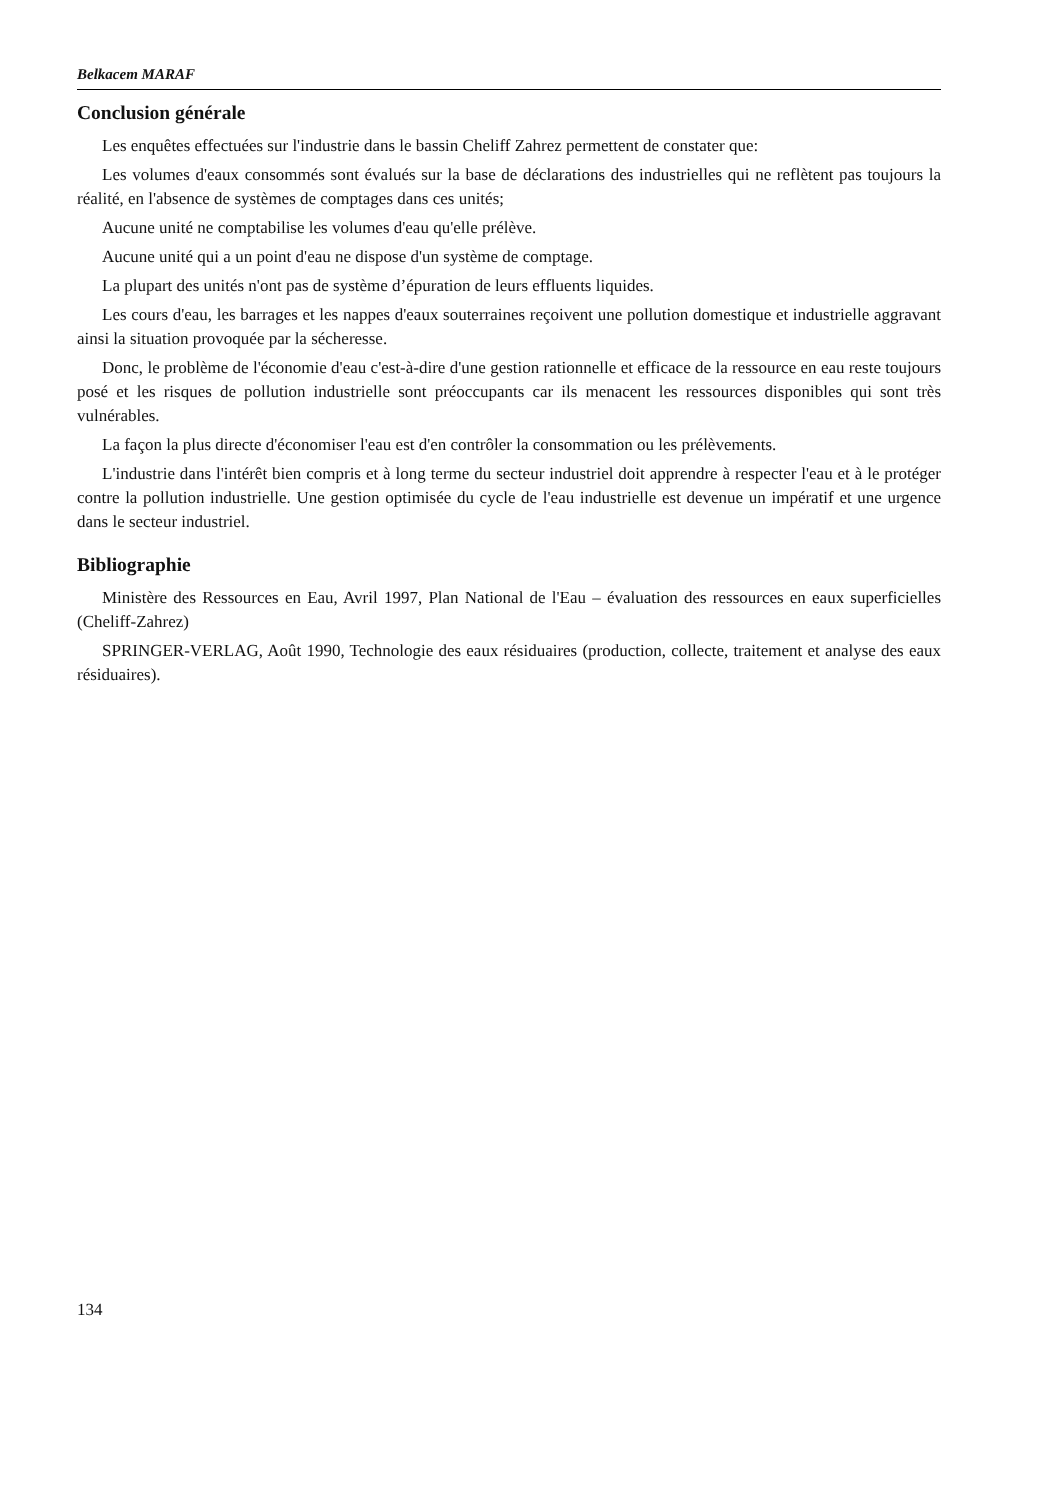Belkacem MARAF
Conclusion générale
Les enquêtes effectuées sur l'industrie dans le bassin Cheliff Zahrez permettent de constater que:
Les volumes d'eaux consommés sont évalués sur la base de déclarations des industrielles qui ne reflètent pas toujours la réalité, en l'absence de systèmes de comptages dans ces unités;
Aucune unité ne comptabilise les volumes d'eau qu'elle prélève.
Aucune unité qui a un point d'eau ne dispose d'un système de comptage.
La plupart des unités n'ont pas de système d’épuration de leurs effluents liquides.
Les cours d'eau, les barrages et les nappes d'eaux souterraines reçoivent une pollution domestique et industrielle aggravant ainsi la situation provoquée par la sécheresse.
Donc, le problème de l'économie d'eau c'est-à-dire d'une gestion rationnelle et efficace de la ressource en eau reste toujours posé et les risques de pollution industrielle sont préoccupants car ils menacent les ressources disponibles qui sont très vulnérables.
La façon la plus directe d'économiser l'eau est d'en contrôler la consommation ou les prélèvements.
L'industrie dans l'intérêt bien compris et à long terme du secteur industriel doit apprendre à respecter l'eau et à le protéger contre la pollution industrielle. Une gestion optimisée du cycle de l'eau industrielle est devenue un impératif et une urgence dans le secteur industriel.
Bibliographie
Ministère des Ressources en Eau, Avril 1997, Plan National de l'Eau – évaluation des ressources en eaux superficielles (Cheliff-Zahrez)
SPRINGER-VERLAG, Août 1990, Technologie des eaux résiduaires (production, collecte, traitement et analyse des eaux résiduaires).
134